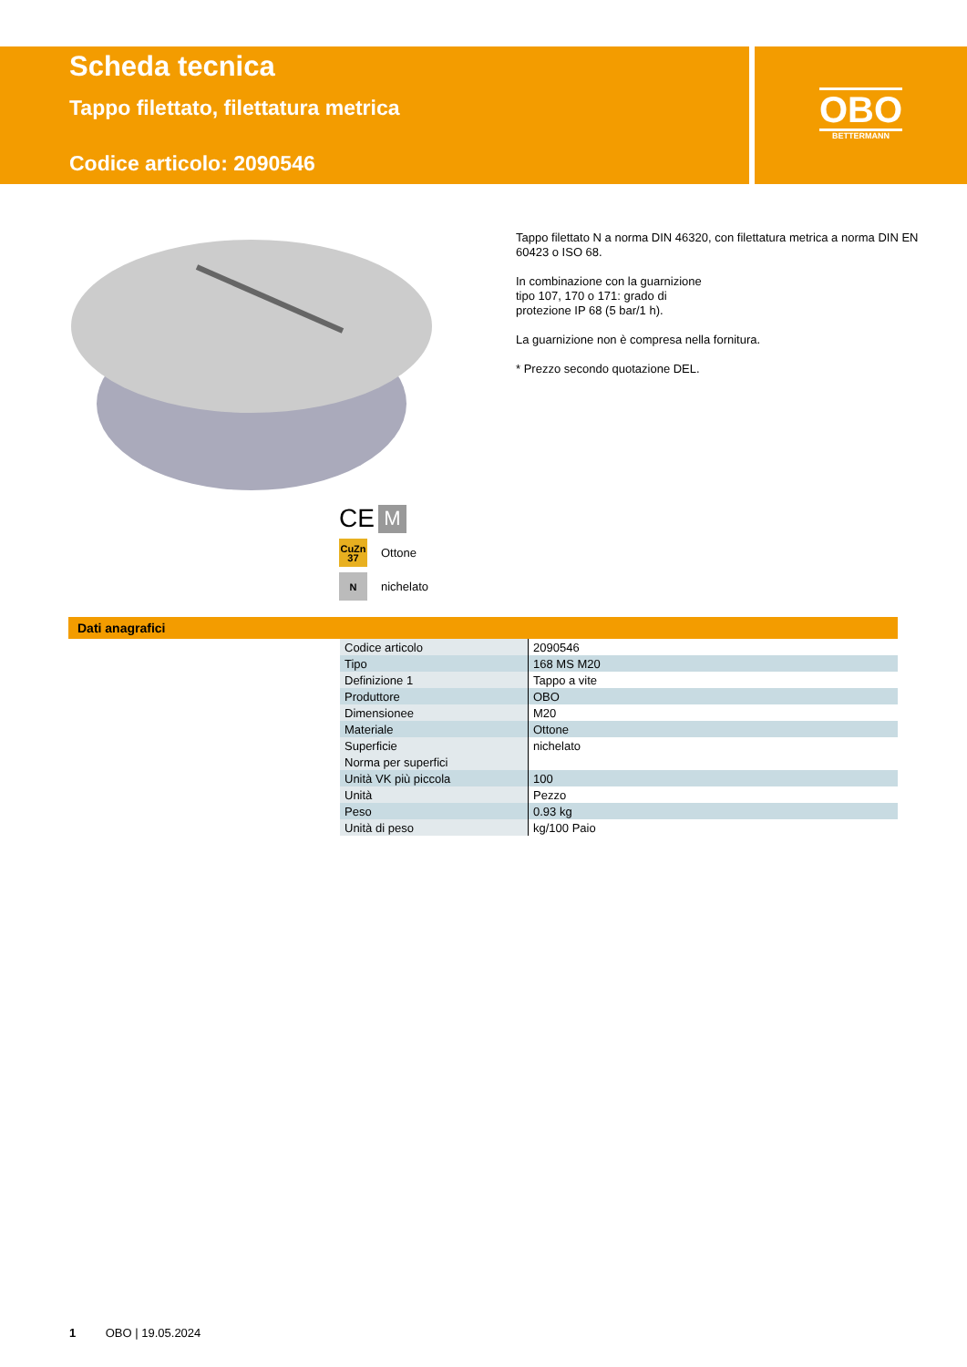OBO
BETTERMANN
Scheda tecnica
Tappo filettato, filettatura metrica
Codice articolo: 2090546
Tappo filettato N a norma DIN 46320, con filettatura metrica a norma DIN EN 60423 o ISO 68.
In combinazione con la guarnizione
tipo 107, 170 o 171: grado di
protezione IP 68 (5 bar/1 h).
La guarnizione non è compresa nella fornitura.
* Prezzo secondo quotazione DEL.
CE M
CuZn
37 Ottone
Nnichelato
Dati anagrafici
| Codice articolo | 2090546 |
| Tipo | 168 MS M20 |
| Definizione 1 | Tappo a vite |
| Produttore | OBO |
| Dimensionee | M20 |
| Materiale | Ottone |
| Superficie | nichelato |
| Norma per superfici | |
| Unità VK più piccola | 100 |
| Unità | Pezzo |
| Peso | 0.93 kg |
| Unità di peso | kg/100 Paio |
1 OBO | 19.05.2024